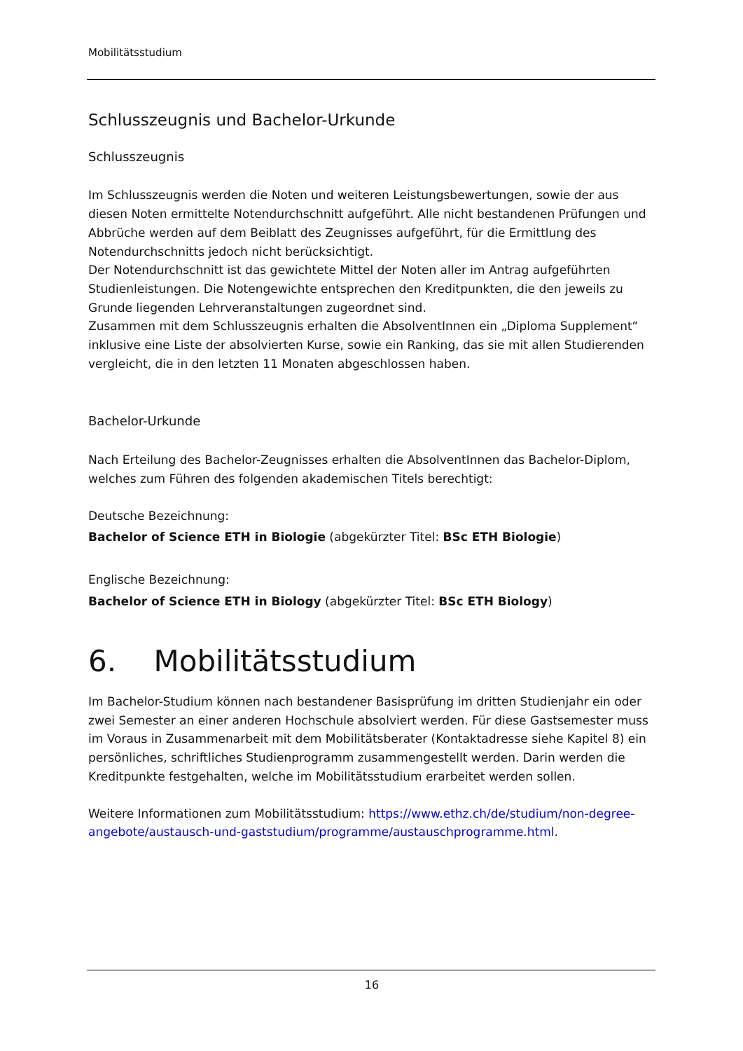Mobilitätsstudium
Schlusszeugnis und Bachelor-Urkunde
Schlusszeugnis
Im Schlusszeugnis werden die Noten und weiteren Leistungsbewertungen, sowie der aus diesen Noten ermittelte Notendurchschnitt aufgeführt. Alle nicht bestandenen Prüfungen und Abbrüche werden auf dem Beiblatt des Zeugnisses aufgeführt, für die Ermittlung des Notendurchschnitts jedoch nicht berücksichtigt.
Der Notendurchschnitt ist das gewichtete Mittel der Noten aller im Antrag aufgeführten Studienleistungen. Die Notengewichte entsprechen den Kreditpunkten, die den jeweils zu Grunde liegenden Lehrveranstaltungen zugeordnet sind.
Zusammen mit dem Schlusszeugnis erhalten die AbsolventInnen ein „Diploma Supplement“ inklusive eine Liste der absolvierten Kurse, sowie ein Ranking, das sie mit allen Studierenden vergleicht, die in den letzten 11 Monaten abgeschlossen haben.
Bachelor-Urkunde
Nach Erteilung des Bachelor-Zeugnisses erhalten die AbsolventInnen das Bachelor-Diplom, welches zum Führen des folgenden akademischen Titels berechtigt:
Deutsche Bezeichnung:
Bachelor of Science ETH in Biologie (abgekürzter Titel: BSc ETH Biologie)
Englische Bezeichnung:
Bachelor of Science ETH in Biology (abgekürzter Titel: BSc ETH Biology)
6. Mobilitätsstudium
Im Bachelor-Studium können nach bestandener Basisprüfung im dritten Studienjahr ein oder zwei Semester an einer anderen Hochschule absolviert werden. Für diese Gastsemester muss im Voraus in Zusammenarbeit mit dem Mobilitätsberater (Kontaktadresse siehe Kapitel 8) ein persönliches, schriftliches Studienprogramm zusammengestellt werden. Darin werden die Kreditpunkte festgehalten, welche im Mobilitätsstudium erarbeitet werden sollen.
Weitere Informationen zum Mobilitätsstudium: https://www.ethz.ch/de/studium/non-degree-angebote/austausch-und-gaststudium/programme/austauschprogramme.html.
16